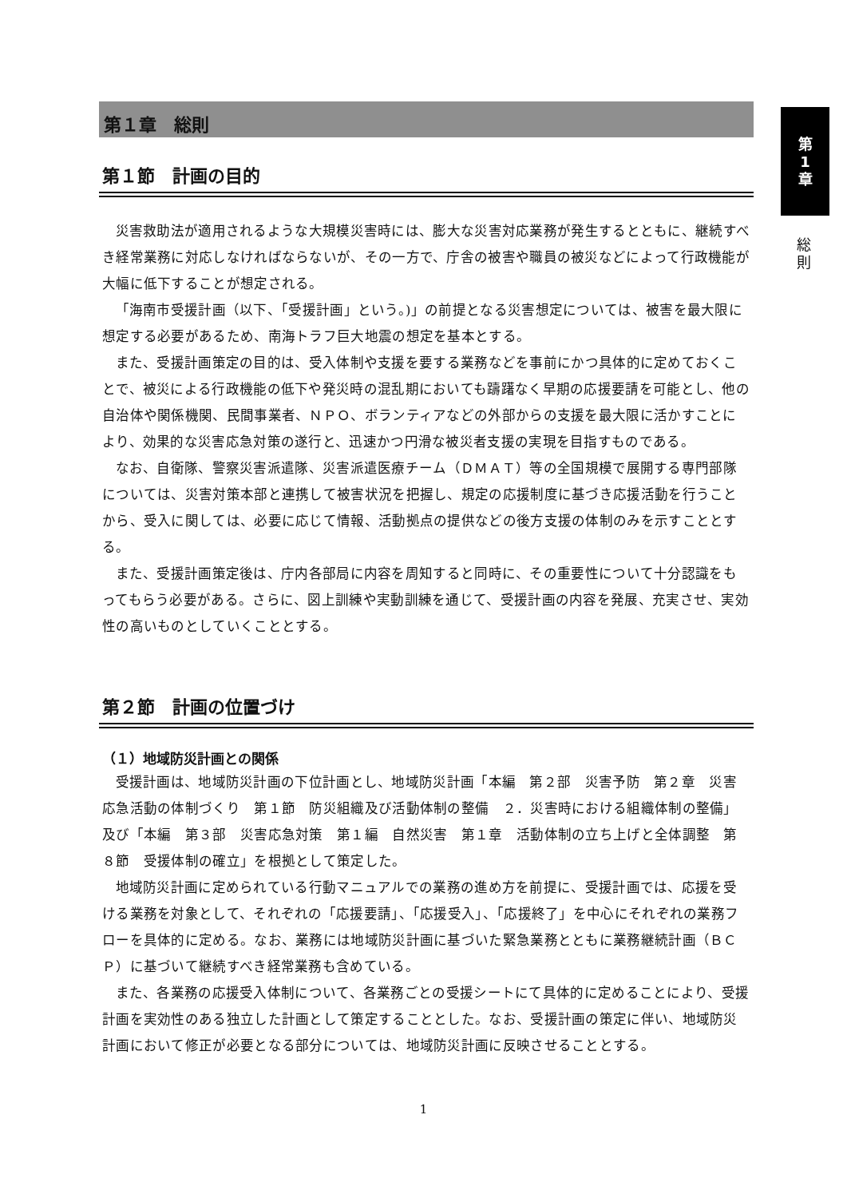第
1
章
総
則
第１章　総則
第１節　計画の目的
災害救助法が適用されるような大規模災害時には、膨大な災害対応業務が発生するとともに、継続すべき経常業務に対応しなければならないが、その一方で、庁舎の被害や職員の被災などによって行政機能が大幅に低下することが想定される。
「海南市受援計画（以下、「受援計画」という。)」の前提となる災害想定については、被害を最大限に想定する必要があるため、南海トラフ巨大地震の想定を基本とする。
また、受援計画策定の目的は、受入体制や支援を要する業務などを事前にかつ具体的に定めておくことで、被災による行政機能の低下や発災時の混乱期においても躊躇なく早期の応援要請を可能とし、他の自治体や関係機関、民間事業者、ＮＰＯ、ボランティアなどの外部からの支援を最大限に活かすことにより、効果的な災害応急対策の遂行と、迅速かつ円滑な被災者支援の実現を目指すものである。
なお、自衛隊、警察災害派遣隊、災害派遣医療チーム（ＤＭＡＴ）等の全国規模で展開する専門部隊については、災害対策本部と連携して被害状況を把握し、規定の応援制度に基づき応援活動を行うことから、受入に関しては、必要に応じて情報、活動拠点の提供などの後方支援の体制のみを示すこととする。
また、受援計画策定後は、庁内各部局に内容を周知すると同時に、その重要性について十分認識をもってもらう必要がある。さらに、図上訓練や実動訓練を通じて、受援計画の内容を発展、充実させ、実効性の高いものとしていくこととする。
第２節　計画の位置づけ
（１）地域防災計画との関係
受援計画は、地域防災計画の下位計画とし、地域防災計画「本編　第２部　災害予防　第２章　災害応急活動の体制づくり　第１節　防災組織及び活動体制の整備　２．災害時における組織体制の整備」及び「本編　第３部　災害応急対策　第１編　自然災害　第１章　活動体制の立ち上げと全体調整　第８節　受援体制の確立」を根拠として策定した。
地域防災計画に定められている行動マニュアルでの業務の進め方を前提に、受援計画では、応援を受ける業務を対象として、それぞれの「応援要請」、「応援受入」、「応援終了」を中心にそれぞれの業務フローを具体的に定める。なお、業務には地域防災計画に基づいた緊急業務とともに業務継続計画（ＢＣＰ）に基づいて継続すべき経常業務も含めている。
また、各業務の応援受入体制について、各業務ごとの受援シートにて具体的に定めることにより、受援計画を実効性のある独立した計画として策定することとした。なお、受援計画の策定に伴い、地域防災計画において修正が必要となる部分については、地域防災計画に反映させることとする。
1